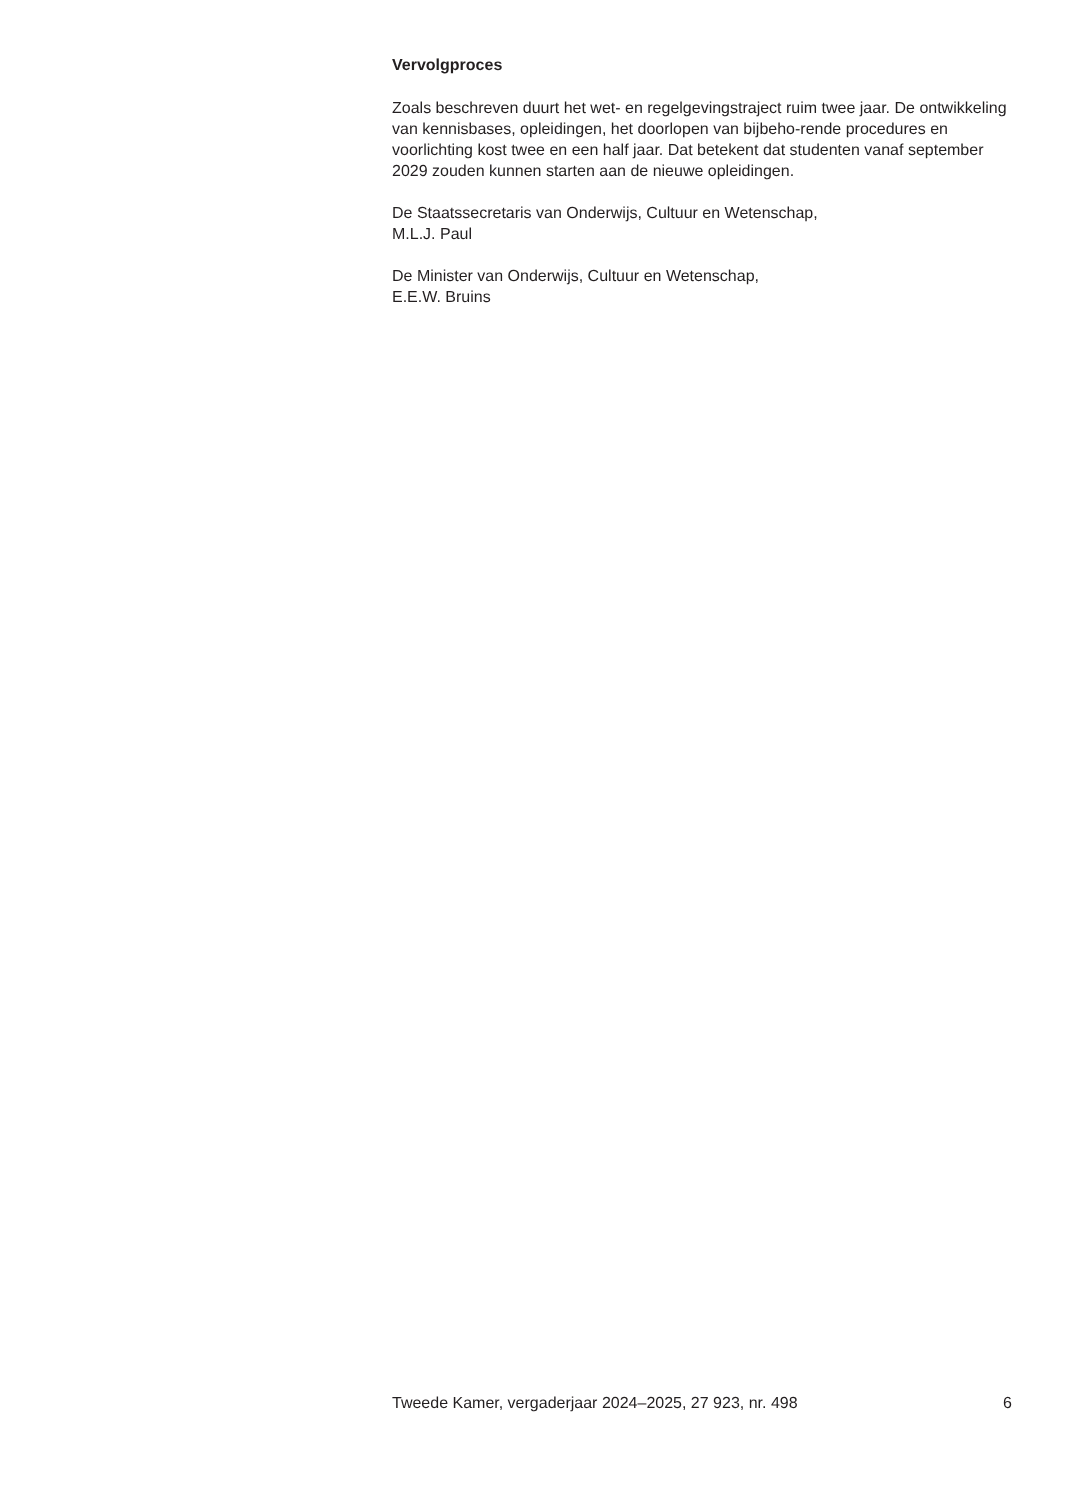Vervolgproces
Zoals beschreven duurt het wet- en regelgevingstraject ruim twee jaar. De ontwikkeling van kennisbases, opleidingen, het doorlopen van bijbeho-rende procedures en voorlichting kost twee en een half jaar. Dat betekent dat studenten vanaf september 2029 zouden kunnen starten aan de nieuwe opleidingen.
De Staatssecretaris van Onderwijs, Cultuur en Wetenschap,
M.L.J. Paul
De Minister van Onderwijs, Cultuur en Wetenschap,
E.E.W. Bruins
Tweede Kamer, vergaderjaar 2024–2025, 27 923, nr. 498 6